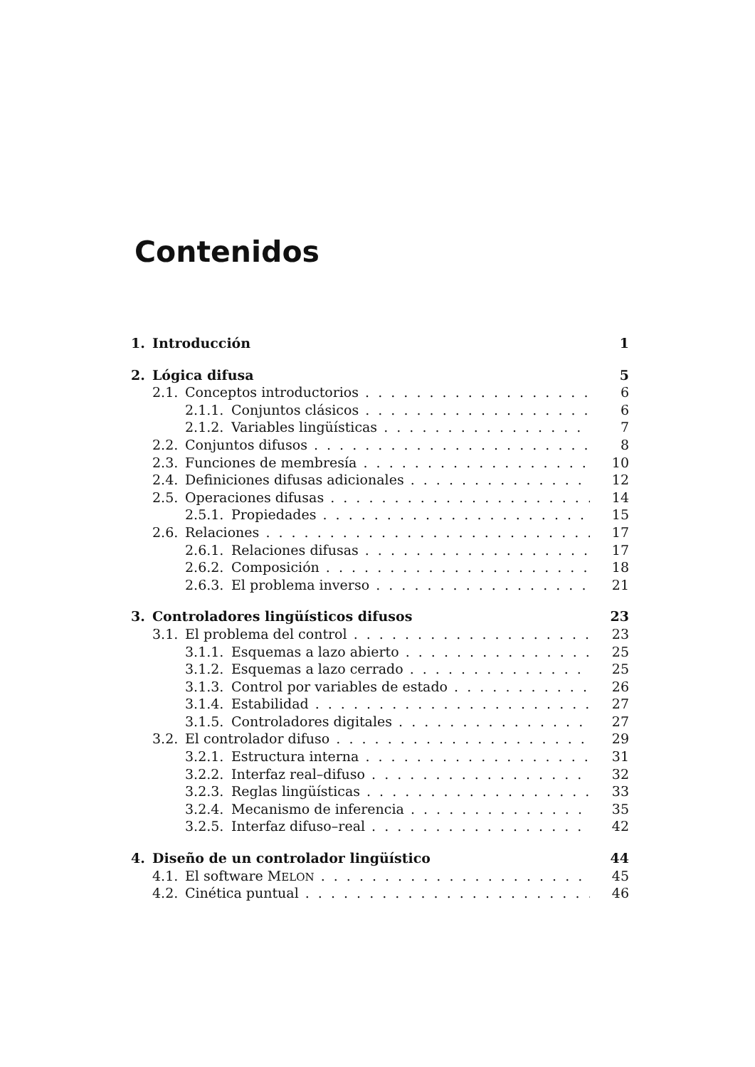Contenidos
1. Introducción 1
2. Lógica difusa 5
2.1. Conceptos introductorios 6
2.1.1. Conjuntos clásicos 6
2.1.2. Variables lingüísticas 7
2.2. Conjuntos difusos 8
2.3. Funciones de membresía 10
2.4. Definiciones difusas adicionales 12
2.5. Operaciones difusas 14
2.5.1. Propiedades 15
2.6. Relaciones 17
2.6.1. Relaciones difusas 17
2.6.2. Composición 18
2.6.3. El problema inverso 21
3. Controladores lingüísticos difusos 23
3.1. El problema del control 23
3.1.1. Esquemas a lazo abierto 25
3.1.2. Esquemas a lazo cerrado 25
3.1.3. Control por variables de estado 26
3.1.4. Estabilidad 27
3.1.5. Controladores digitales 27
3.2. El controlador difuso 29
3.2.1. Estructura interna 31
3.2.2. Interfaz real–difuso 32
3.2.3. Reglas lingüísticas 33
3.2.4. Mecanismo de inferencia 35
3.2.5. Interfaz difuso–real 42
4. Diseño de un controlador lingüístico 44
4.1. El software MELON 45
4.2. Cinética puntual 46